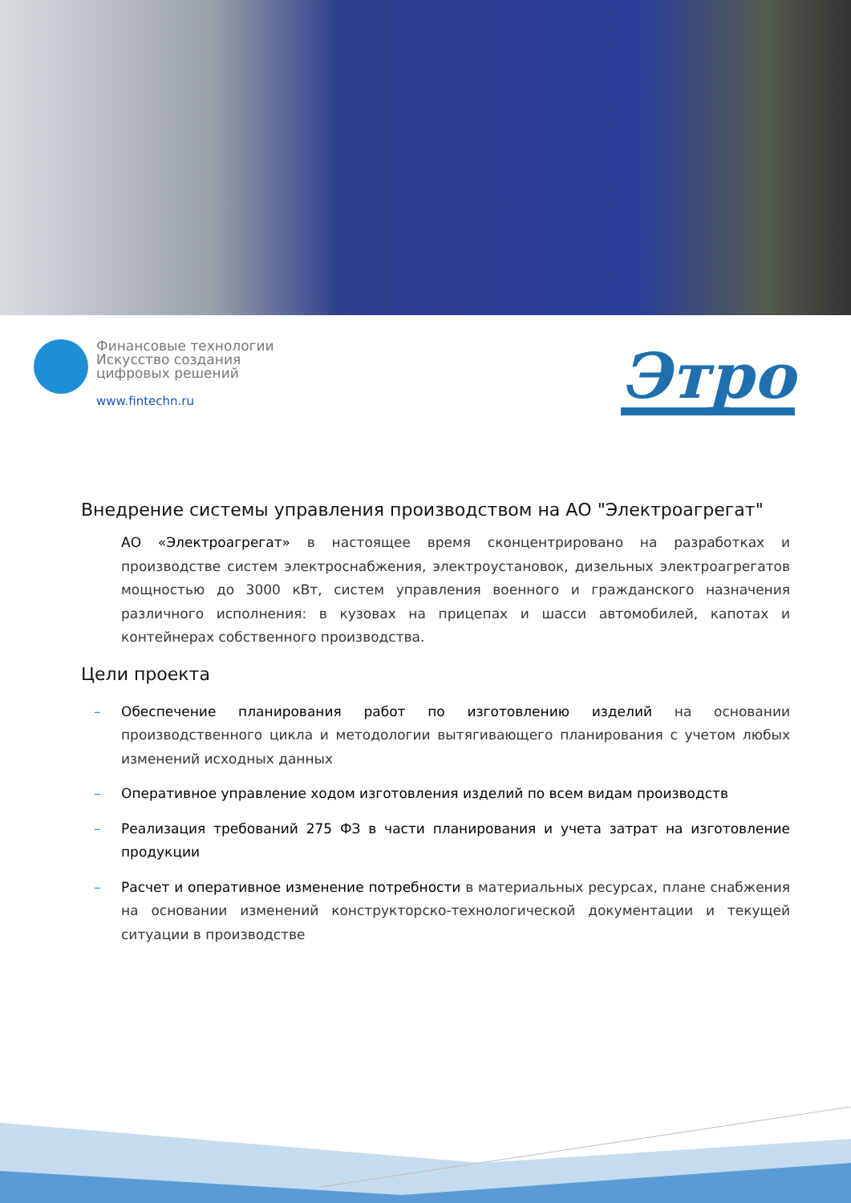Финансовые технологии
Искусство создания
цифровых решений
www.fintechn.ru
Этро
Внедрение системы управления производством на АО "Электроагрегат"
АО «Электроагрегат» в настоящее время сконцентрировано на разработках и производстве систем электроснабжения, электроустановок, дизельных электроагрегатов мощностью до 3000 кВт, систем управления военного и гражданского назначения различного исполнения: в кузовах на прицепах и шасси автомобилей, капотах и контейнерах собственного производства.
Цели проекта
– Обеспечение планирования работ по изготовлению изделий на основании производственного цикла и методологии вытягивающего планирования с учетом любых изменений исходных данных
– Оперативное управление ходом изготовления изделий по всем видам производств
– Реализация требований 275 ФЗ в части планирования и учета затрат на изготовление продукции
– Расчет и оперативное изменение потребности в материальных ресурсах, плане снабжения на основании изменений конструкторско-технологической документации и текущей ситуации в производстве